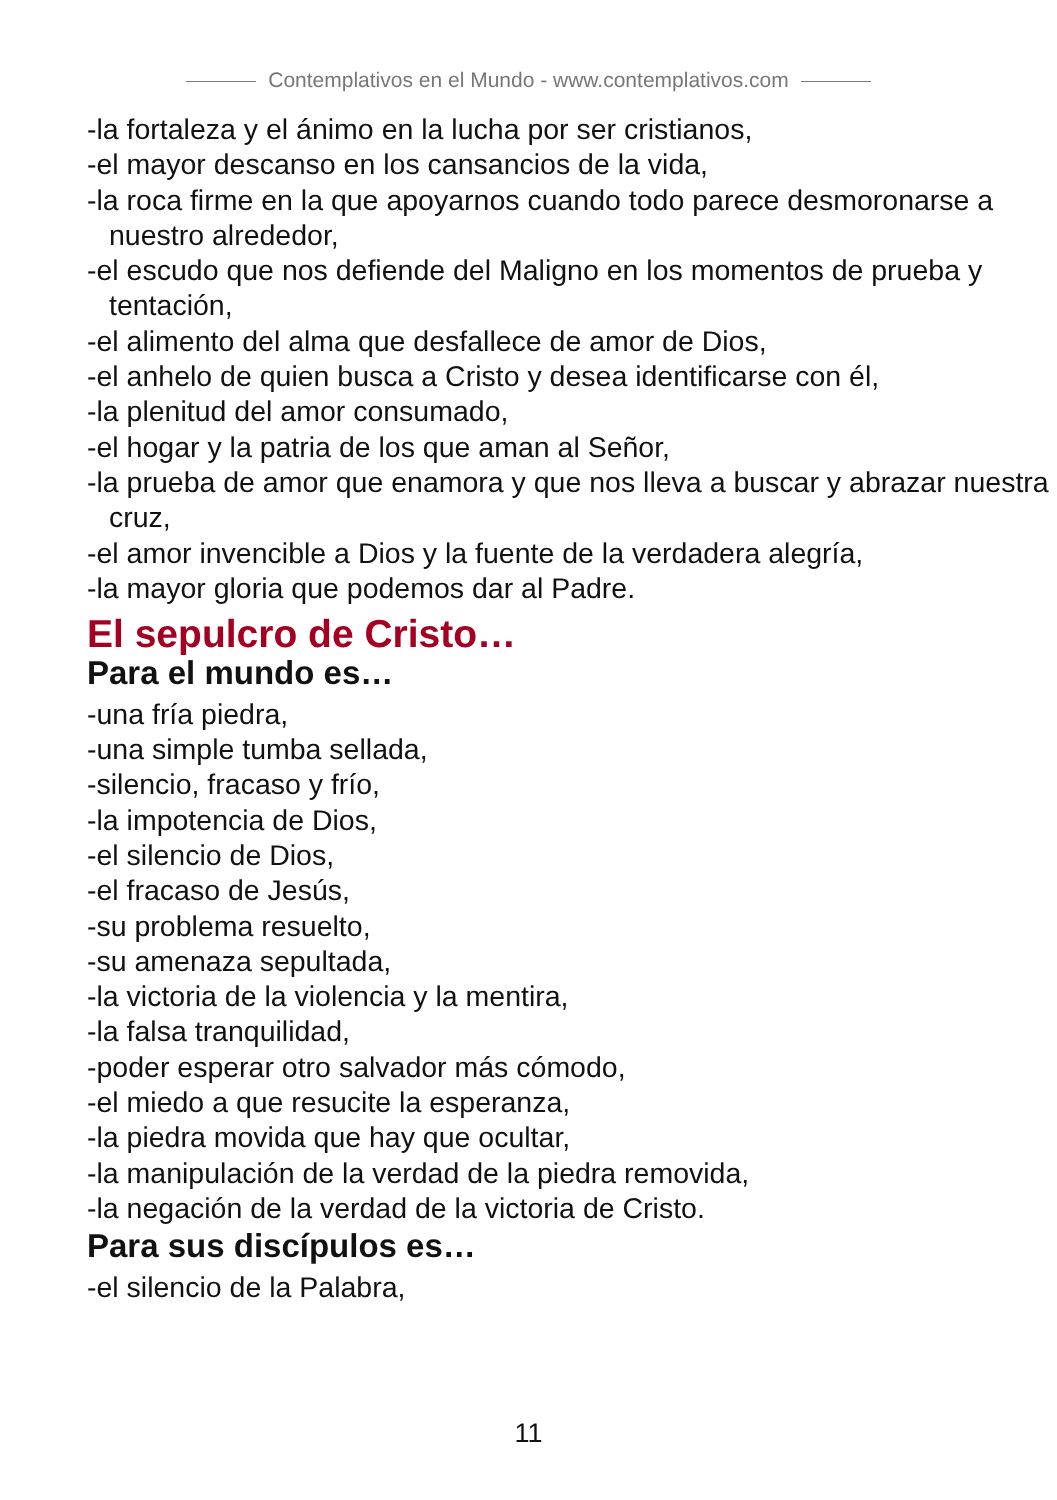Contemplativos en el Mundo - www.contemplativos.com
-la fortaleza y el ánimo en la lucha por ser cristianos,
-el mayor descanso en los cansancios de la vida,
-la roca firme en la que apoyarnos cuando todo parece desmoronarse a nuestro alrededor,
-el escudo que nos defiende del Maligno en los momentos de prueba y tentación,
-el alimento del alma que desfallece de amor de Dios,
-el anhelo de quien busca a Cristo y desea identificarse con él,
-la plenitud del amor consumado,
-el hogar y la patria de los que aman al Señor,
-la prueba de amor que enamora y que nos lleva a buscar y abrazar nuestra cruz,
-el amor invencible a Dios y la fuente de la verdadera alegría,
-la mayor gloria que podemos dar al Padre.
El sepulcro de Cristo…
Para el mundo es…
-una fría piedra,
-una simple tumba sellada,
-silencio, fracaso y frío,
-la impotencia de Dios,
-el silencio de Dios,
-el fracaso de Jesús,
-su problema resuelto,
-su amenaza sepultada,
-la victoria de la violencia y la mentira,
-la falsa tranquilidad,
-poder esperar otro salvador más cómodo,
-el miedo a que resucite la esperanza,
-la piedra movida que hay que ocultar,
-la manipulación de la verdad de la piedra removida,
-la negación de la verdad de la victoria de Cristo.
Para sus discípulos es…
-el silencio de la Palabra,
11